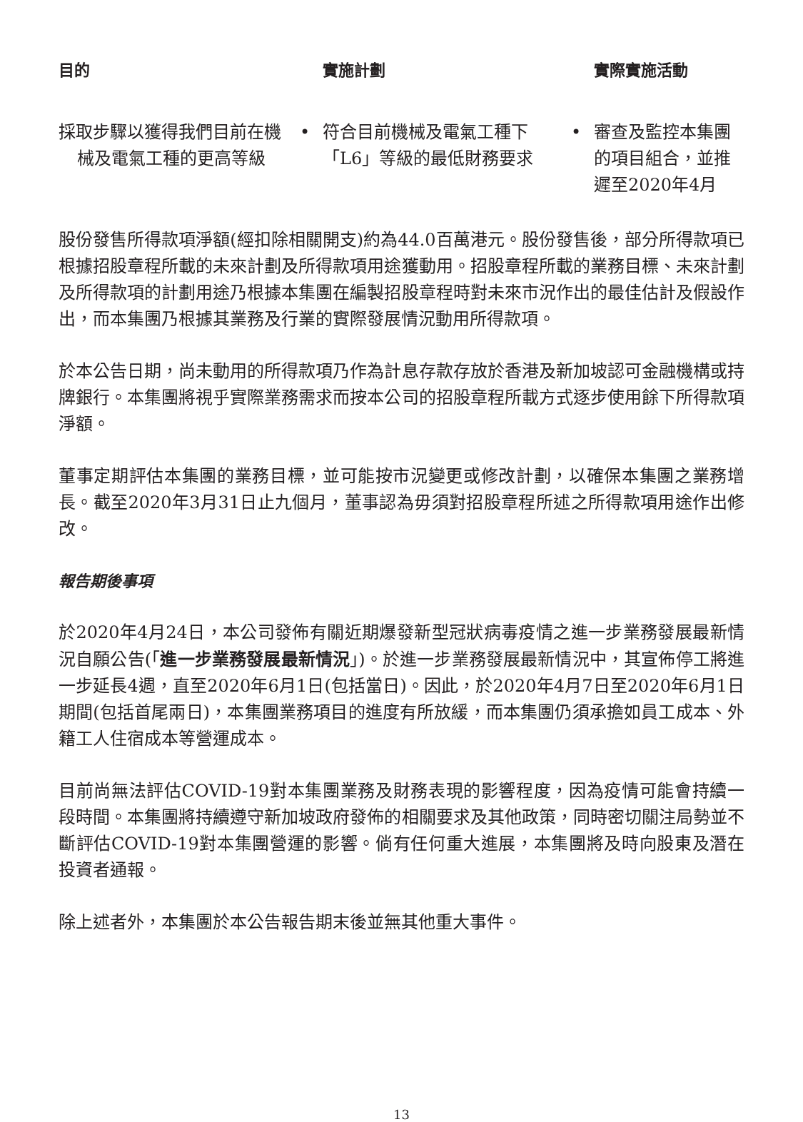| 目的 | | 實施計劃 | | 實際實施活動 |
| --- | --- | --- | --- | --- |
| 採取步驟以獲得我們目前在機械及電氣工種的更高等級 | • | 符合目前機械及電氣工種下「L6」等級的最低財務要求 | • | 審查及監控本集團的項目組合，並推遲至2020年4月 |
股份發售所得款項淨額(經扣除相關開支)約為44.0百萬港元。股份發售後，部分所得款項已根據招股章程所載的未來計劃及所得款項用途獲動用。招股章程所載的業務目標、未來計劃及所得款項的計劃用途乃根據本集團在編製招股章程時對未來市況作出的最佳估計及假設作出，而本集團乃根據其業務及行業的實際發展情況動用所得款項。
於本公告日期，尚未動用的所得款項乃作為計息存款存放於香港及新加坡認可金融機構或持牌銀行。本集團將視乎實際業務需求而按本公司的招股章程所載方式逐步使用餘下所得款項淨額。
董事定期評估本集團的業務目標，並可能按市況變更或修改計劃，以確保本集團之業務增長。截至2020年3月31日止九個月，董事認為毋須對招股章程所述之所得款項用途作出修改。
報告期後事項
於2020年4月24日，本公司發佈有關近期爆發新型冠狀病毒疫情之進一步業務發展最新情況自願公告(「進一步業務發展最新情況」)。於進一步業務發展最新情況中，其宣佈停工將進一步延長4週，直至2020年6月1日(包括當日)。因此，於2020年4月7日至2020年6月1日期間(包括首尾兩日)，本集團業務項目的進度有所放緩，而本集團仍須承擔如員工成本、外籍工人住宿成本等營運成本。
目前尚無法評估COVID-19對本集團業務及財務表現的影響程度，因為疫情可能會持續一段時間。本集團將持續遵守新加坡政府發佈的相關要求及其他政策，同時密切關注局勢並不斷評估COVID-19對本集團營運的影響。倘有任何重大進展，本集團將及時向股東及潛在投資者通報。
除上述者外，本集團於本公告報告期末後並無其他重大事件。
13